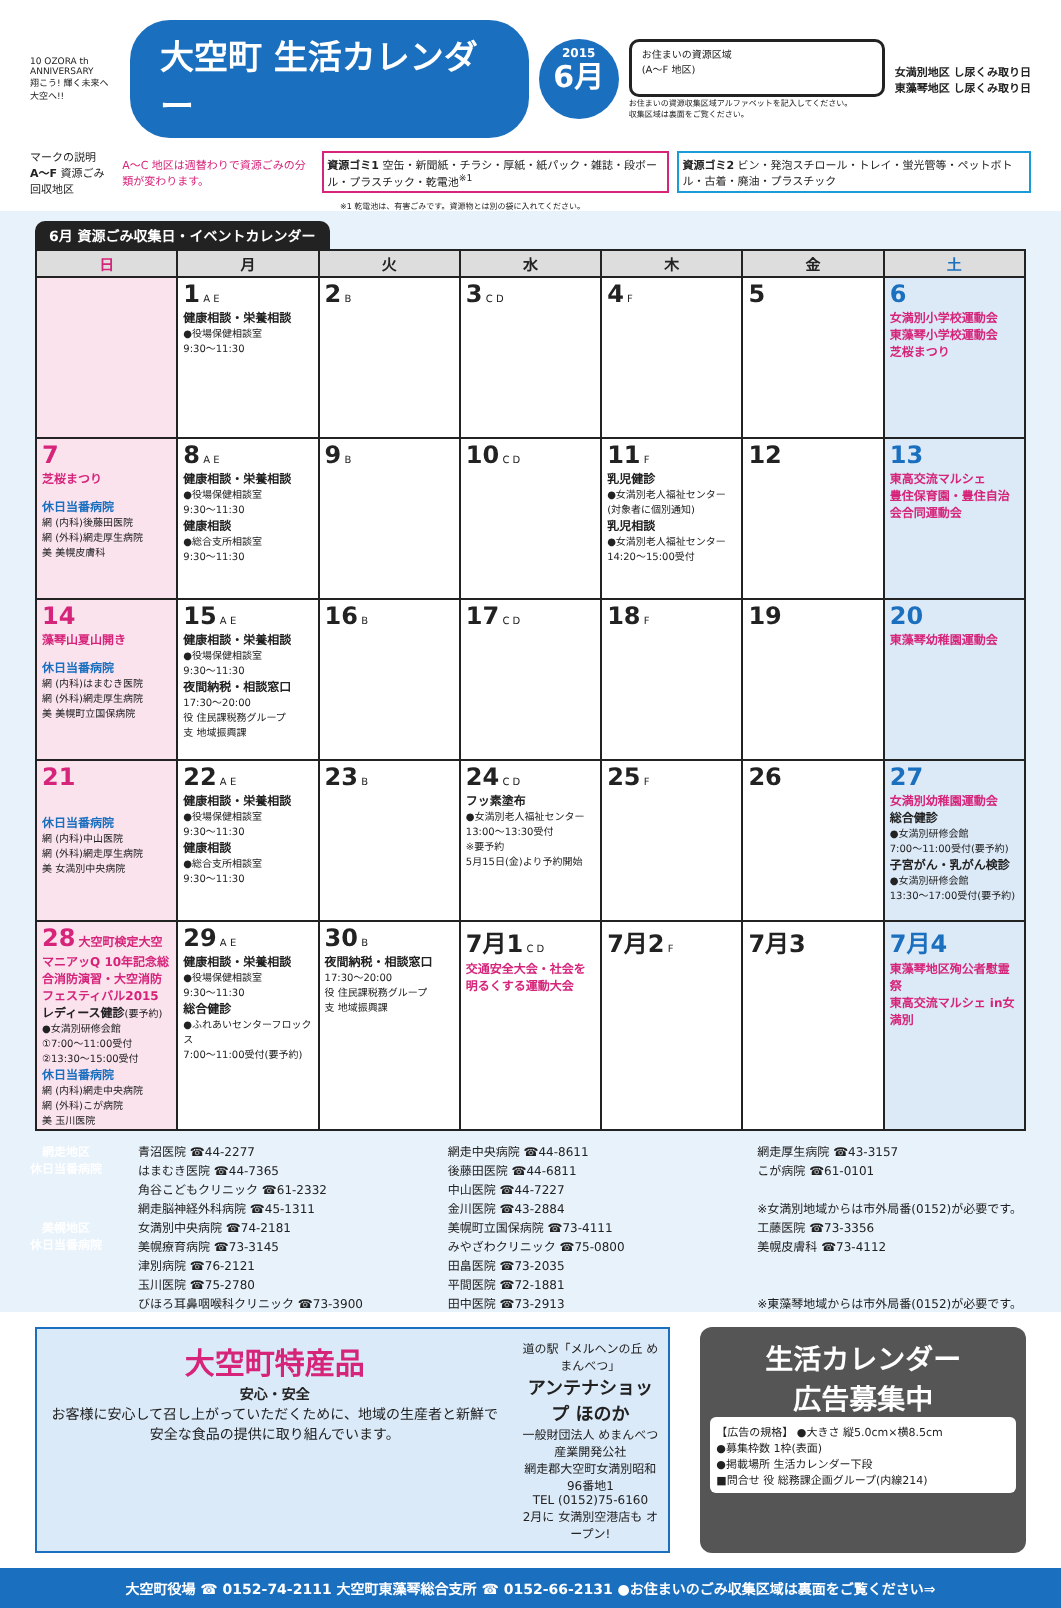10 OZORA th ANNIVERSARY
翔こう! 輝く未来へ 大空へ!!
大空町 生活カレンダー
2015
6月
お住まいの資源区域
(A〜F 地区)
お住まいの資源収集区域アルファベットを記入してください。
収集区域は裏面をご覧ください。
女満別地区 し尿くみ取り日
東藻琴地区 し尿くみ取り日
マークの説明
A〜F 資源ごみ回収地区
A〜C 地区は週替わりで資源ごみの分類が変わります。
資源ゴミ1 空缶・新聞紙・チラシ・厚紙・紙パック・雑誌・段ボール・プラスチック・乾電池<sup>※1</sup>
資源ゴミ2 ビン・発泡スチロール・トレイ・蛍光管等・ペットボトル・古着・廃油・プラスチック
※1 乾電池は、有害ごみです。資源物とは別の袋に入れてください。
6月 資源ごみ収集日・イベントカレンダー
| 日 | 月 | 火 | 水 | 木 | 金 | 土 |
| --- | --- | --- | --- | --- | --- | --- |
| | 1 A E 健康相談・栄養相談 ●役場保健相談室 9:30〜11:30 | 2 B | 3 C D | 4 F | 5 | 6 女満別小学校運動会 東藻琴小学校運動会 芝桜まつり |
| 7 芝桜まつり 休日当番病院 網 (内科)後藤田医院 網 (外科)網走厚生病院 美 美幌皮膚科 | 8 A E 健康相談・栄養相談 ●役場保健相談室 9:30〜11:30 健康相談 ●総合支所相談室 9:30〜11:30 | 9 B | 10 C D | 11 F 乳児健診 ●女満別老人福祉センター (対象者に個別通知) 乳児相談 ●女満別老人福祉センター 14:20〜15:00受付 | 12 | 13 東高交流マルシェ 豊住保育園・豊住自治会合同運動会 |
| 14 藻琴山夏山開き 休日当番病院 網 (内科)はまむき医院 網 (外科)網走厚生病院 美 美幌町立国保病院 | 15 A E 健康相談・栄養相談 ●役場保健相談室 9:30〜11:30 夜間納税・相談窓口 17:30〜20:00 役 住民課税務グループ 支 地域振興課 | 16 B | 17 C D | 18 F | 19 | 20 東藻琴幼稚園運動会 |
| 21 休日当番病院 網 (内科)中山医院 網 (外科)網走厚生病院 美 女満別中央病院 | 22 A E 健康相談・栄養相談 ●役場保健相談室 9:30〜11:30 健康相談 ●総合支所相談室 9:30〜11:30 | 23 B | 24 C D フッ素塗布 ●女満別老人福祉センター 13:00〜13:30受付 ※要予約 5月15日(金)より予約開始 | 25 F | 26 | 27 女満別幼稚園運動会 総合健診 ●女満別研修会館 7:00〜11:00受付(要予約) 子宮がん・乳がん検診 ●女満別研修会館 13:30〜17:00受付(要予約) |
| 28 大空町検定大空マニアッQ 10年記念総合消防演習・大空消防フェスティバル2015 レディース健診 (要予約) ●女満別研修会館 ①7:00〜11:00受付②13:30〜15:00受付 休日当番病院 網 (内科)網走中央病院 網 (外科)こが病院 美 玉川医院 | 29 A E 健康相談・栄養相談 ●役場保健相談室 9:30〜11:30 総合健診 ●ふれあいセンターフロックス 7:00〜11:00受付(要予約) | 30 B 夜間納税・相談窓口 17:30〜20:00 役 住民課税務グループ 支 地域振興課 | 7月1 C D 交通安全大会・社会を明るくする運動大会 | 7月2 F | 7月3 | 7月4 東藻琴地区殉公者慰霊祭 東高交流マルシェ in女満別 |
| 網走地区 休日当番病院 | 青沼医院 ☎44-2277 | 網走中央病院 ☎44-8611 | 網走厚生病院 ☎43-3157 |
| | はまむき医院 ☎44-7365 | 後藤田医院 ☎44-6811 | こが病院 ☎61-0101 |
| | 角谷こどもクリニック ☎61-2332 | 中山医院 ☎44-7227 | |
| | 網走脳神経外科病院 ☎45-1311 | 金川医院 ☎43-2884 | ※女満別地域からは市外局番(0152)が必要です。 |
| 美幌地区 休日当番病院 | 女満別中央病院 ☎74-2181 | 美幌町立国保病院 ☎73-4111 | 工藤医院 ☎73-3356 |
| | 美幌療育病院 ☎73-3145 | みやざわクリニック ☎75-0800 | 美幌皮膚科 ☎73-4112 |
| | 津別病院 ☎76-2121 | 田畠医院 ☎73-2035 | |
| | 玉川医院 ☎75-2780 | 平間医院 ☎72-1881 | |
| | びほろ耳鼻咽喉科クリニック ☎73-3900 | 田中医院 ☎73-2913 | ※東藻琴地域からは市外局番(0152)が必要です。 |
大空町特産品
安心・安全
お客様に安心して召し上がっていただくために、地域の生産者と新鮮で安全な食品の提供に取り組んでいます。
道の駅「メルヘンの丘 めまんべつ」
アンテナショップ ほのか
一般財団法人 めまんべつ産業開発公社
網走郡大空町女満別昭和96番地1
TEL (0152)75-6160
2月に 女満別空港店も オープン!
生活カレンダー
広告募集中
【広告の規格】 ●大きさ 縦5.0cm×横8.5cm
●募集枠数 1枠(表面)
●掲載場所 生活カレンダー下段
■問合せ 役 総務課企画グループ(内線214)
大空町役場 ☎ 0152-74-2111 大空町東藻琴総合支所 ☎ 0152-66-2131 ●お住まいのごみ収集区域は裏面をご覧ください⇒